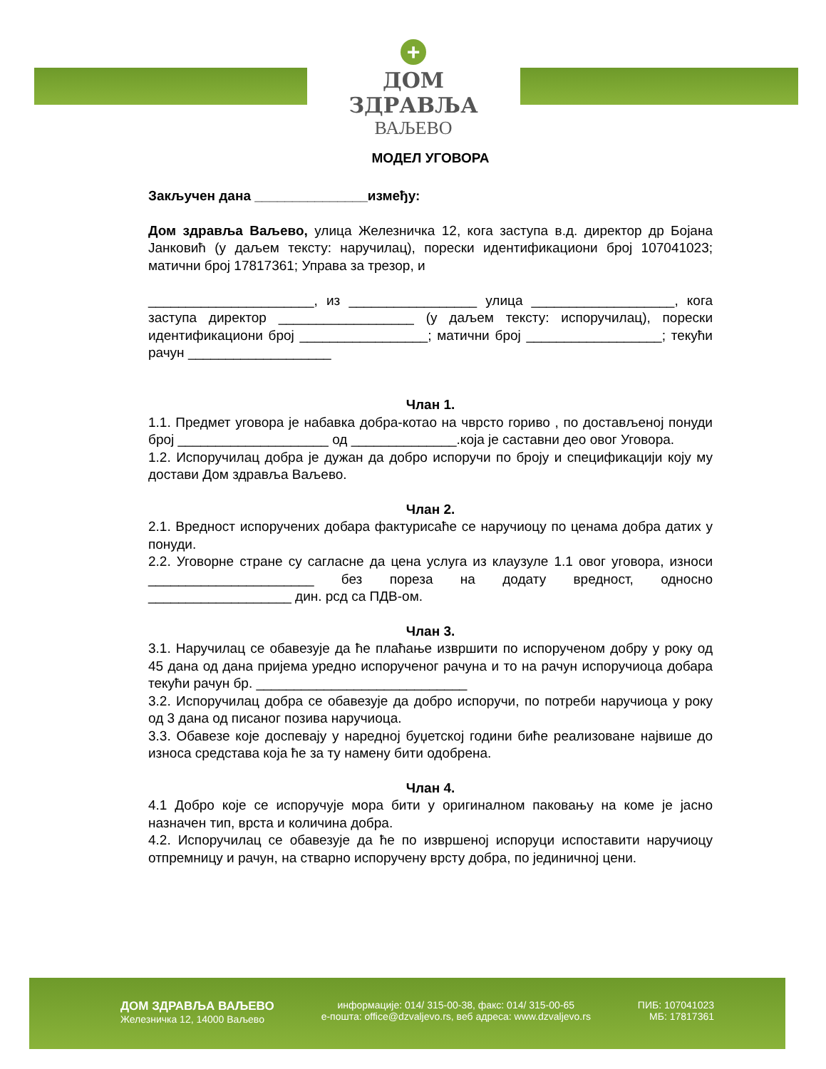+
ДОМ ЗДРАВЉА
ВАЉЕВО
МОДЕЛ УГОВОРА
Закључен дана _______________између:
Дом здравља Ваљево, улица Железничка 12, кога заступа в.д. директор др Бојана Јанковић (у даљем тексту: наручилац), порески идентификациони број 107041023; матични број 17817361; Управа за трезор, и
______________________, из _________________ улица ___________________, кога заступа директор __________________ (у даљем тексту: испоручилац), порески идентификациони број _________________; матични број __________________; текући рачун ___________________
Члан 1.
1.1. Предмет уговора је набавка добра-котао на чврсто гориво , по достављеној понуди број ____________________ од ______________.која је саставни део овог Уговора.
1.2. Испоручилац добра је дужан да добро испоручи по броју и спецификацији коју му достави Дом здравља Ваљево.
Члан 2.
2.1. Вредност испоручених добара фактурисаће се наручиоцу по ценама добра датих у понуди.
2.2. Уговорне стране су сагласне да цена услуга из клаузуле 1.1 овог уговора, износи ______________________ без пореза на додату вредност, односно ___________________ дин. рсд са ПДВ-ом.
Члан 3.
3.1. Наручилац се обавезује да ће плаћање извршити по испорученом добру у року од 45 дана од дана пријема уредно испорученог рачуна и то на рачун испоручиоца добара текући рачун бр. ____________________________
3.2. Испоручилац добра се обавезује да добро испоручи, по потреби наручиоца у року од 3 дана од писаног позива наручиоца.
3.3. Обавезе које доспевају у наредној буџетској години биће реализоване највише до износа средстава која ће за ту намену бити одобрена.
Члан 4.
4.1 Добро које се испоручује мора бити у оригиналном паковању на коме је јасно назначен тип, врста и количина добра.
4.2. Испоручилац се обавезује да ће по извршеној испоруци испоставити наручиоцу отпремницу и рачун, на стварно испоручену врсту добра, по јединичној цени.
ДОМ ЗДРАВЉА ВАЉЕВО
Железничка 12, 14000 Ваљево
информације: 014/ 315-00-38, факс: 014/ 315-00-65
е-пошта: office@dzvaljevo.rs, веб адреса: www.dzvaljevo.rs
ПИБ: 107041023
МБ: 17817361